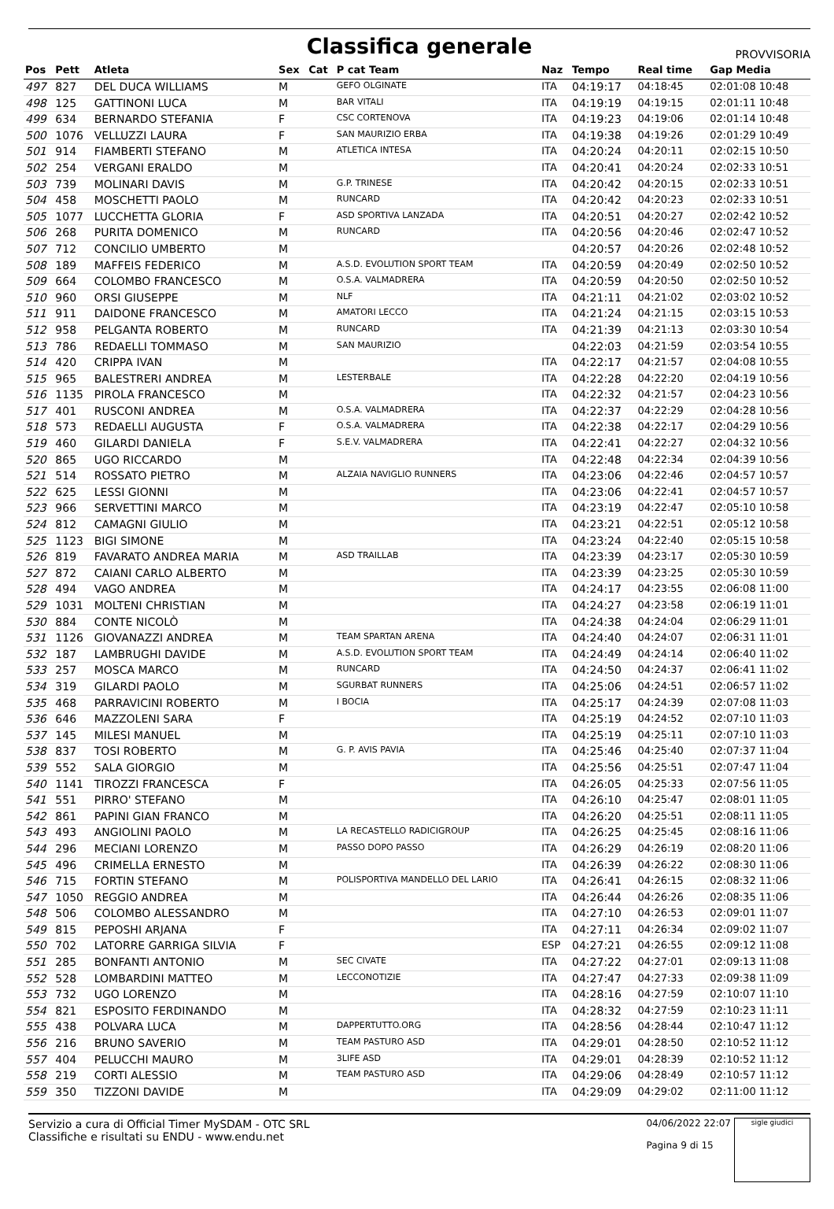Classifica generale
PROVVISORIA
| Pos | Pett | Atleta | Sex | Cat | P cat Team | Naz | Tempo | Real time | Gap Media |
| --- | --- | --- | --- | --- | --- | --- | --- | --- | --- |
| 497 | 827 | DEL DUCA WILLIAMS | M | | GEFO OLGINATE | ITA | 04:19:17 | 04:18:45 | 02:01:08 10:48 |
| 498 | 125 | GATTINONI LUCA | M | | BAR VITALI | ITA | 04:19:19 | 04:19:15 | 02:01:11 10:48 |
| 499 | 634 | BERNARDO STEFANIA | F | | CSC CORTENOVA | ITA | 04:19:23 | 04:19:06 | 02:01:14 10:48 |
| 500 | 1076 | VELLUZZI LAURA | F | | SAN MAURIZIO ERBA | ITA | 04:19:38 | 04:19:26 | 02:01:29 10:49 |
| 501 | 914 | FIAMBERTI STEFANO | M | | ATLETICA INTESA | ITA | 04:20:24 | 04:20:11 | 02:02:15 10:50 |
| 502 | 254 | VERGANI ERALDO | M | | | ITA | 04:20:41 | 04:20:24 | 02:02:33 10:51 |
| 503 | 739 | MOLINARI DAVIS | M | | G.P. TRINESE | ITA | 04:20:42 | 04:20:15 | 02:02:33 10:51 |
| 504 | 458 | MOSCHETTI PAOLO | M | | RUNCARD | ITA | 04:20:42 | 04:20:23 | 02:02:33 10:51 |
| 505 | 1077 | LUCCHETTA GLORIA | F | | ASD SPORTIVA LANZADA | ITA | 04:20:51 | 04:20:27 | 02:02:42 10:52 |
| 506 | 268 | PURITA DOMENICO | M | | RUNCARD | ITA | 04:20:56 | 04:20:46 | 02:02:47 10:52 |
| 507 | 712 | CONCILIO UMBERTO | M | | | | 04:20:57 | 04:20:26 | 02:02:48 10:52 |
| 508 | 189 | MAFFEIS FEDERICO | M | | A.S.D. EVOLUTION SPORT TEAM | ITA | 04:20:59 | 04:20:49 | 02:02:50 10:52 |
| 509 | 664 | COLOMBO FRANCESCO | M | | O.S.A. VALMADRERA | ITA | 04:20:59 | 04:20:50 | 02:02:50 10:52 |
| 510 | 960 | ORSI GIUSEPPE | M | | NLF | ITA | 04:21:11 | 04:21:02 | 02:03:02 10:52 |
| 511 | 911 | DAIDONE FRANCESCO | M | | AMATORI LECCO | ITA | 04:21:24 | 04:21:15 | 02:03:15 10:53 |
| 512 | 958 | PELGANTA ROBERTO | M | | RUNCARD | ITA | 04:21:39 | 04:21:13 | 02:03:30 10:54 |
| 513 | 786 | REDAELLI TOMMASO | M | | SAN MAURIZIO | | 04:22:03 | 04:21:59 | 02:03:54 10:55 |
| 514 | 420 | CRIPPA IVAN | M | | | ITA | 04:22:17 | 04:21:57 | 02:04:08 10:55 |
| 515 | 965 | BALESTRERI ANDREA | M | | LESTERBALE | ITA | 04:22:28 | 04:22:20 | 02:04:19 10:56 |
| 516 | 1135 | PIROLA FRANCESCO | M | | | ITA | 04:22:32 | 04:21:57 | 02:04:23 10:56 |
| 517 | 401 | RUSCONI ANDREA | M | | O.S.A. VALMADRERA | ITA | 04:22:37 | 04:22:29 | 02:04:28 10:56 |
| 518 | 573 | REDAELLI AUGUSTA | F | | O.S.A. VALMADRERA | ITA | 04:22:38 | 04:22:17 | 02:04:29 10:56 |
| 519 | 460 | GILARDI DANIELA | F | | S.E.V. VALMADRERA | ITA | 04:22:41 | 04:22:27 | 02:04:32 10:56 |
| 520 | 865 | UGO RICCARDO | M | | | ITA | 04:22:48 | 04:22:34 | 02:04:39 10:56 |
| 521 | 514 | ROSSATO PIETRO | M | | ALZAIA NAVIGLIO RUNNERS | ITA | 04:23:06 | 04:22:46 | 02:04:57 10:57 |
| 522 | 625 | LESSI GIONNI | M | | | ITA | 04:23:06 | 04:22:41 | 02:04:57 10:57 |
| 523 | 966 | SERVETTINI MARCO | M | | | ITA | 04:23:19 | 04:22:47 | 02:05:10 10:58 |
| 524 | 812 | CAMAGNI GIULIO | M | | | ITA | 04:23:21 | 04:22:51 | 02:05:12 10:58 |
| 525 | 1123 | BIGI SIMONE | M | | | ITA | 04:23:24 | 04:22:40 | 02:05:15 10:58 |
| 526 | 819 | FAVARATO ANDREA MARIA | M | | ASD TRAILLAB | ITA | 04:23:39 | 04:23:17 | 02:05:30 10:59 |
| 527 | 872 | CAIANI CARLO ALBERTO | M | | | ITA | 04:23:39 | 04:23:25 | 02:05:30 10:59 |
| 528 | 494 | VAGO ANDREA | M | | | ITA | 04:24:17 | 04:23:55 | 02:06:08 11:00 |
| 529 | 1031 | MOLTENI CHRISTIAN | M | | | ITA | 04:24:27 | 04:23:58 | 02:06:19 11:01 |
| 530 | 884 | CONTE NICOLÒ | M | | | ITA | 04:24:38 | 04:24:04 | 02:06:29 11:01 |
| 531 | 1126 | GIOVANAZZI ANDREA | M | | TEAM SPARTAN ARENA | ITA | 04:24:40 | 04:24:07 | 02:06:31 11:01 |
| 532 | 187 | LAMBRUGHI DAVIDE | M | | A.S.D. EVOLUTION SPORT TEAM | ITA | 04:24:49 | 04:24:14 | 02:06:40 11:02 |
| 533 | 257 | MOSCA MARCO | M | | RUNCARD | ITA | 04:24:50 | 04:24:37 | 02:06:41 11:02 |
| 534 | 319 | GILARDI PAOLO | M | | SGURBAT RUNNERS | ITA | 04:25:06 | 04:24:51 | 02:06:57 11:02 |
| 535 | 468 | PARRAVICINI ROBERTO | M | | I BOCIA | ITA | 04:25:17 | 04:24:39 | 02:07:08 11:03 |
| 536 | 646 | MAZZOLENI SARA | F | | | ITA | 04:25:19 | 04:24:52 | 02:07:10 11:03 |
| 537 | 145 | MILESI MANUEL | M | | | ITA | 04:25:19 | 04:25:11 | 02:07:10 11:03 |
| 538 | 837 | TOSI ROBERTO | M | | G. P. AVIS PAVIA | ITA | 04:25:46 | 04:25:40 | 02:07:37 11:04 |
| 539 | 552 | SALA GIORGIO | M | | | ITA | 04:25:56 | 04:25:51 | 02:07:47 11:04 |
| 540 | 1141 | TIROZZI FRANCESCA | F | | | ITA | 04:26:05 | 04:25:33 | 02:07:56 11:05 |
| 541 | 551 | PIRRO' STEFANO | M | | | ITA | 04:26:10 | 04:25:47 | 02:08:01 11:05 |
| 542 | 861 | PAPINI GIAN FRANCO | M | | | ITA | 04:26:20 | 04:25:51 | 02:08:11 11:05 |
| 543 | 493 | ANGIOLINI PAOLO | M | | LA RECASTELLO RADICIGROUP | ITA | 04:26:25 | 04:25:45 | 02:08:16 11:06 |
| 544 | 296 | MECIANI LORENZO | M | | PASSO DOPO PASSO | ITA | 04:26:29 | 04:26:19 | 02:08:20 11:06 |
| 545 | 496 | CRIMELLA ERNESTO | M | | | ITA | 04:26:39 | 04:26:22 | 02:08:30 11:06 |
| 546 | 715 | FORTIN STEFANO | M | | POLISPORTIVA MANDELLO DEL LARIO | ITA | 04:26:41 | 04:26:15 | 02:08:32 11:06 |
| 547 | 1050 | REGGIO ANDREA | M | | | ITA | 04:26:44 | 04:26:26 | 02:08:35 11:06 |
| 548 | 506 | COLOMBO ALESSANDRO | M | | | ITA | 04:27:10 | 04:26:53 | 02:09:01 11:07 |
| 549 | 815 | PEPOSHI ARJANA | F | | | ITA | 04:27:11 | 04:26:34 | 02:09:02 11:07 |
| 550 | 702 | LATORRE GARRIGA SILVIA | F | | | ESP | 04:27:21 | 04:26:55 | 02:09:12 11:08 |
| 551 | 285 | BONFANTI ANTONIO | M | | SEC CIVATE | ITA | 04:27:22 | 04:27:01 | 02:09:13 11:08 |
| 552 | 528 | LOMBARDINI MATTEO | M | | LECCONOTIZIE | ITA | 04:27:47 | 04:27:33 | 02:09:38 11:09 |
| 553 | 732 | UGO LORENZO | M | | | ITA | 04:28:16 | 04:27:59 | 02:10:07 11:10 |
| 554 | 821 | ESPOSITO FERDINANDO | M | | | ITA | 04:28:32 | 04:27:59 | 02:10:23 11:11 |
| 555 | 438 | POLVARA LUCA | M | | DAPPERTUTTO.ORG | ITA | 04:28:56 | 04:28:44 | 02:10:47 11:12 |
| 556 | 216 | BRUNO SAVERIO | M | | TEAM PASTURO ASD | ITA | 04:29:01 | 04:28:50 | 02:10:52 11:12 |
| 557 | 404 | PELUCCHI MAURO | M | | 3LIFE ASD | ITA | 04:29:01 | 04:28:39 | 02:10:52 11:12 |
| 558 | 219 | CORTI ALESSIO | M | | TEAM PASTURO ASD | ITA | 04:29:06 | 04:28:49 | 02:10:57 11:12 |
| 559 | 350 | TIZZONI DAVIDE | M | | | ITA | 04:29:09 | 04:29:02 | 02:11:00 11:12 |
Servizio a cura di Official Timer MySDAM - OTC SRL
Classifiche e risultati su ENDU - www.endu.net
04/06/2022 22:07
Pagina 9 di 15
sigle giudici